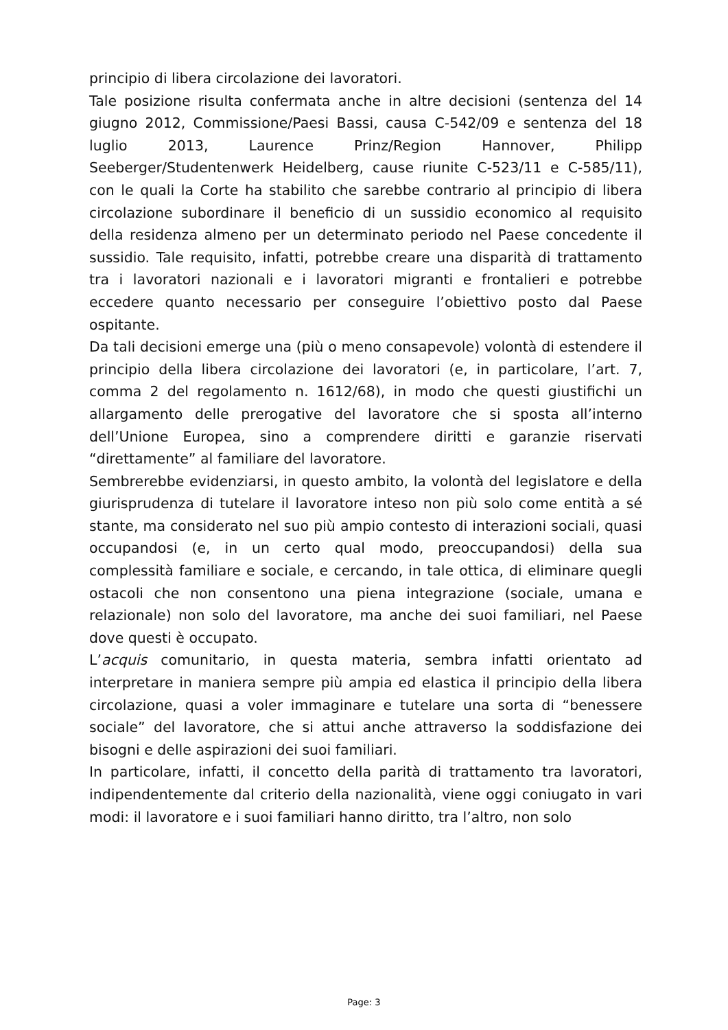principio di libera circolazione dei lavoratori.
Tale posizione risulta confermata anche in altre decisioni (sentenza del 14 giugno 2012, Commissione/Paesi Bassi, causa C-542/09 e sentenza del 18 luglio 2013, Laurence Prinz/Region Hannover, Philipp Seeberger/Studentenwerk Heidelberg, cause riunite C-523/11 e C-585/11), con le quali la Corte ha stabilito che sarebbe contrario al principio di libera circolazione subordinare il beneficio di un sussidio economico al requisito della residenza almeno per un determinato periodo nel Paese concedente il sussidio. Tale requisito, infatti, potrebbe creare una disparità di trattamento tra i lavoratori nazionali e i lavoratori migranti e frontalieri e potrebbe eccedere quanto necessario per conseguire l’obiettivo posto dal Paese ospitante.
Da tali decisioni emerge una (più o meno consapevole) volontà di estendere il principio della libera circolazione dei lavoratori (e, in particolare, l’art. 7, comma 2 del regolamento n. 1612/68), in modo che questi giustifichi un allargamento delle prerogative del lavoratore che si sposta all’interno dell’Unione Europea, sino a comprendere diritti e garanzie riservati “direttamente” al familiare del lavoratore.
Sembrerebbe evidenziarsi, in questo ambito, la volontà del legislatore e della giurisprudenza di tutelare il lavoratore inteso non più solo come entità a sé stante, ma considerato nel suo più ampio contesto di interazioni sociali, quasi occupandosi (e, in un certo qual modo, preoccupandosi) della sua complessità familiare e sociale, e cercando, in tale ottica, di eliminare quegli ostacoli che non consentono una piena integrazione (sociale, umana e relazionale) non solo del lavoratore, ma anche dei suoi familiari, nel Paese dove questi è occupato.
L’acquis comunitario, in questa materia, sembra infatti orientato ad interpretare in maniera sempre più ampia ed elastica il principio della libera circolazione, quasi a voler immaginare e tutelare una sorta di “benessere sociale” del lavoratore, che si attui anche attraverso la soddisfazione dei bisogni e delle aspirazioni dei suoi familiari.
In particolare, infatti, il concetto della parità di trattamento tra lavoratori, indipendentemente dal criterio della nazionalità, viene oggi coniugato in vari modi: il lavoratore e i suoi familiari hanno diritto, tra l’altro, non solo
Page: 3